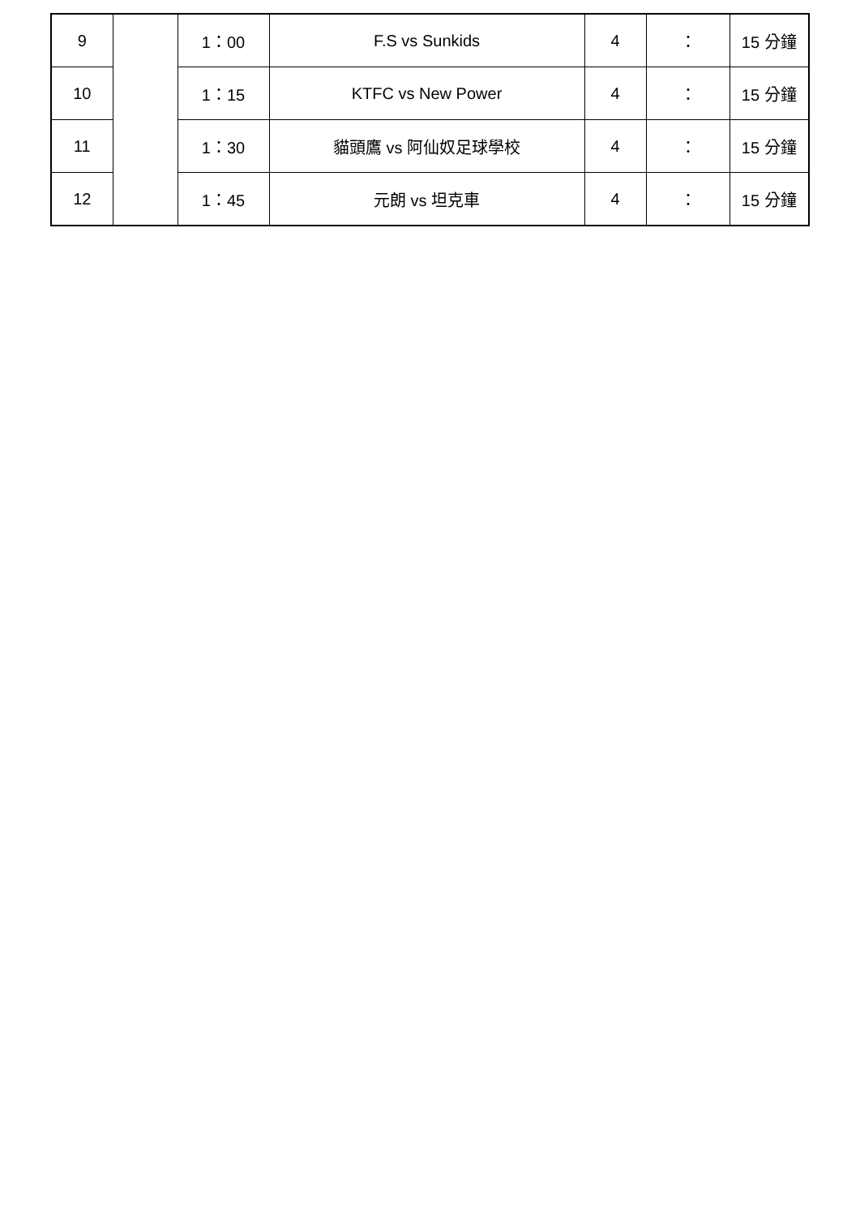| 9 | | 1：00 | F.S vs Sunkids | 4 | ： | 15 分鐘 |
| 10 | | 1：15 | KTFC vs New Power | 4 | ： | 15 分鐘 |
| 11 | | 1：30 | 貓頭鷹 vs 阿仙奴足球學校 | 4 | ： | 15 分鐘 |
| 12 | | 1：45 | 元朗 vs 坦克車 | 4 | ： | 15 分鐘 |